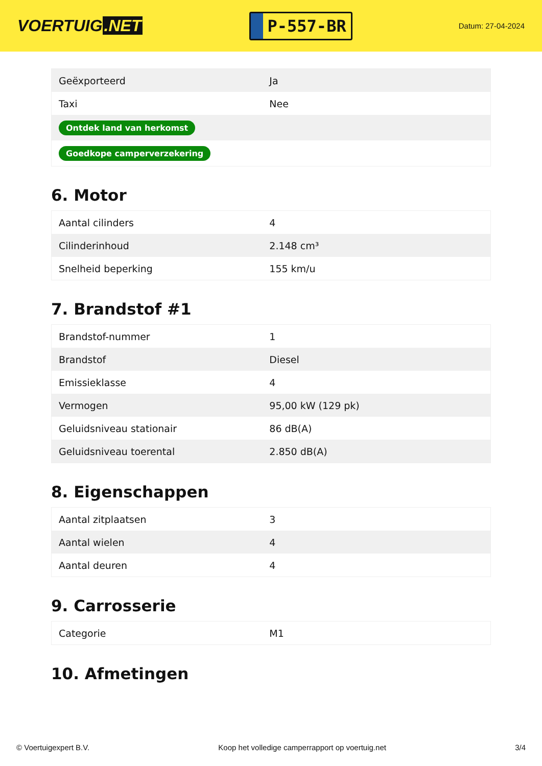VOERTUIG.NET
P-557-BR
Datum: 27-04-2024
| Geëxporteerd | Ja |
| Taxi | Nee |
| Ontdek land van herkomst | |
| Goedkope camperverzekering | |
6. Motor
| Aantal cilinders | 4 |
| Cilinderinhoud | 2.148 cm³ |
| Snelheid beperking | 155 km/u |
7. Brandstof #1
| Brandstof-nummer | 1 |
| Brandstof | Diesel |
| Emissieklasse | 4 |
| Vermogen | 95,00 kW (129 pk) |
| Geluidsniveau stationair | 86 dB(A) |
| Geluidsniveau toerental | 2.850 dB(A) |
8. Eigenschappen
| Aantal zitplaatsen | 3 |
| Aantal wielen | 4 |
| Aantal deuren | 4 |
9. Carrosserie
| Categorie | M1 |
10. Afmetingen
© Voertuigexpert B.V. Koop het volledige camperrapport op voertuig.net 3/4